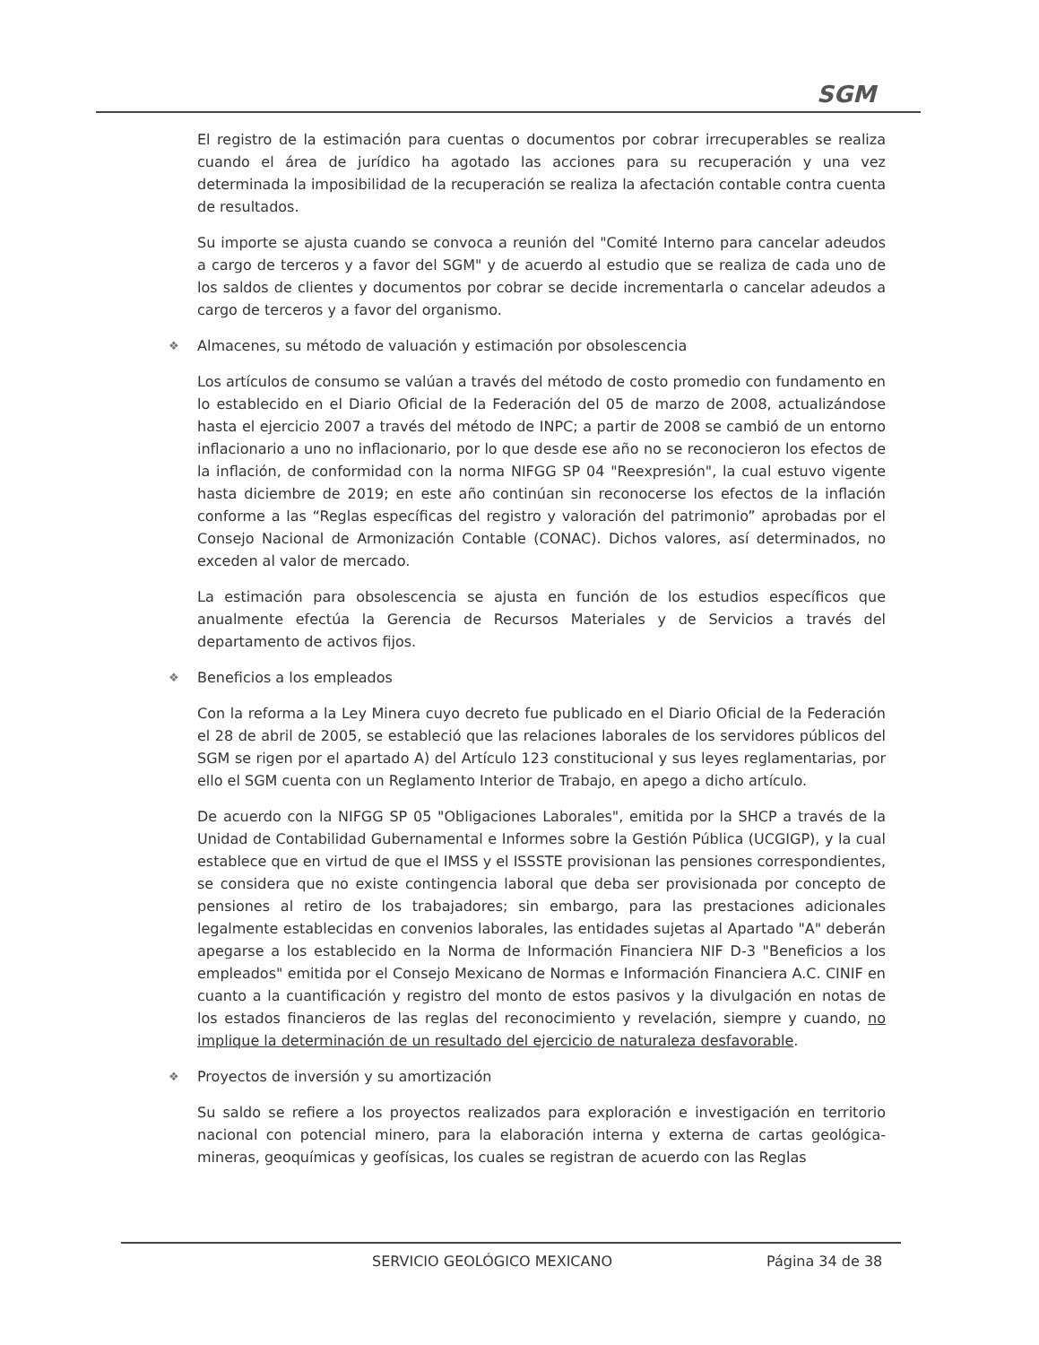SGM
El registro de la estimación para cuentas o documentos por cobrar irrecuperables se realiza cuando el área de jurídico ha agotado las acciones para su recuperación y una vez determinada la imposibilidad de la recuperación se realiza la afectación contable contra cuenta de resultados.
Su importe se ajusta cuando se convoca a reunión del "Comité Interno para cancelar adeudos a cargo de terceros y a favor del SGM" y de acuerdo al estudio que se realiza de cada uno de los saldos de clientes y documentos por cobrar se decide incrementarla o cancelar adeudos a cargo de terceros y a favor del organismo.
❖ Almacenes, su método de valuación y estimación por obsolescencia
Los artículos de consumo se valúan a través del método de costo promedio con fundamento en lo establecido en el Diario Oficial de la Federación del 05 de marzo de 2008, actualizándose hasta el ejercicio 2007 a través del método de INPC; a partir de 2008 se cambió de un entorno inflacionario a uno no inflacionario, por lo que desde ese año no se reconocieron los efectos de la inflación, de conformidad con la norma NIFGG SP 04 "Reexpresión", la cual estuvo vigente hasta diciembre de 2019; en este año continúan sin reconocerse los efectos de la inflación conforme a las “Reglas específicas del registro y valoración del patrimonio” aprobadas por el Consejo Nacional de Armonización Contable (CONAC). Dichos valores, así determinados, no exceden al valor de mercado.
La estimación para obsolescencia se ajusta en función de los estudios específicos que anualmente efectúa la Gerencia de Recursos Materiales y de Servicios a través del departamento de activos fijos.
❖ Beneficios a los empleados
Con la reforma a la Ley Minera cuyo decreto fue publicado en el Diario Oficial de la Federación el 28 de abril de 2005, se estableció que las relaciones laborales de los servidores públicos del SGM se rigen por el apartado A) del Artículo 123 constitucional y sus leyes reglamentarias, por ello el SGM cuenta con un Reglamento Interior de Trabajo, en apego a dicho artículo.
De acuerdo con la NIFGG SP 05 "Obligaciones Laborales", emitida por la SHCP a través de la Unidad de Contabilidad Gubernamental e Informes sobre la Gestión Pública (UCGIGP), y la cual establece que en virtud de que el IMSS y el ISSSTE provisionan las pensiones correspondientes, se considera que no existe contingencia laboral que deba ser provisionada por concepto de pensiones al retiro de los trabajadores; sin embargo, para las prestaciones adicionales legalmente establecidas en convenios laborales, las entidades sujetas al Apartado "A" deberán apegarse a los establecido en la Norma de Información Financiera NIF D-3 "Beneficios a los empleados" emitida por el Consejo Mexicano de Normas e Información Financiera A.C. CINIF en cuanto a la cuantificación y registro del monto de estos pasivos y la divulgación en notas de los estados financieros de las reglas del reconocimiento y revelación, siempre y cuando, no implique la determinación de un resultado del ejercicio de naturaleza desfavorable.
❖ Proyectos de inversión y su amortización
Su saldo se refiere a los proyectos realizados para exploración e investigación en territorio nacional con potencial minero, para la elaboración interna y externa de cartas geológica-mineras, geoquímicas y geofísicas, los cuales se registran de acuerdo con las Reglas
SERVICIO GEOLÓGICO MEXICANO Página 34 de 38